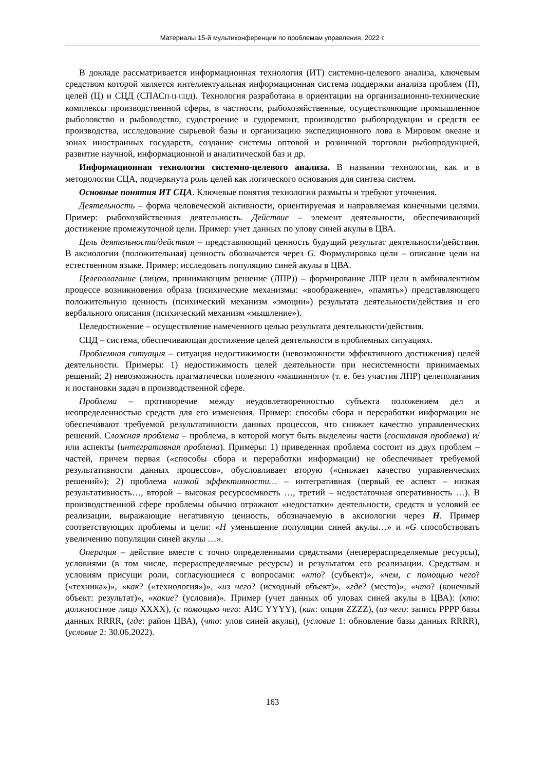Материалы 15-й мультиконференции по проблемам управления, 2022 г.
В докладе рассматривается информационная технология (ИТ) системно-целевого анализа, ключевым средством которой является интеллектуальная информационная система поддержки анализа проблем (П), целей (Ц) и СЦД (СПАСП-Ц-СЦД). Технология разработана в ориентации на организационно-технические комплексы производственной сферы, в частности, рыбохозяйственные, осуществляющие промышленное рыболовство и рыбоводство, судостроение и судоремонт, производство рыбопродукции и средств ее производства, исследование сырьевой базы и организацию экспедиционного лова в Мировом океане и зонах иностранных государств, создание системы оптовой и розничной торговли рыбопродукцией, развитие научной, информационной и аналитической баз и др.
Информационная технология системно-целевого анализа. В названии технологии, как и в методологии СЦА, подчеркнута роль целей как логического основания для синтеза систем.
Основные понятия ИТ СЦА. Ключевые понятия технологии размыты и требуют уточнения.
Деятельность – форма человеческой активности, ориентируемая и направляемая конечными целями. Пример: рыбохозяйственная деятельность. Действие – элемент деятельности, обеспечивающий достижение промежуточной цели. Пример: учет данных по улову синей акулы в ЦВА.
Цель деятельности/действия – представляющий ценность будущий результат деятельности/действия. В аксиологии (положительная) ценность обозначается через G. Формулировка цели – описание цели на естественном языке. Пример: исследовать популяцию синей акулы в ЦВА.
Целеполагание (лицом, принимающим решение (ЛПР)) – формирование ЛПР цели в амбивалентном процессе возникновения образа (психические механизмы: «воображение», «память») представляющего положительную ценность (психический механизм «эмоции») результата деятельности/действия и его вербального описания (психический механизм «мышление»).
Целедостижение – осуществление намеченного целью результата деятельности/действия.
СЦД – система, обеспечивающая достижение целей деятельности в проблемных ситуациях.
Проблемная ситуация – ситуация недостижимости (невозможности эффективного достижения) целей деятельности. Примеры: 1) недостижимость целей деятельности при несистемности принимаемых решений; 2) невозможность прагматически полезного «машинного» (т. е. без участия ЛПР) целеполагания и постановки задач в производственной сфере.
Проблема – противоречие между неудовлетворенностью субъекта положением дел и неопределенностью средств для его изменения. Пример: способы сбора и переработки информации не обеспечивают требуемой результативности данных процессов, что снижает качество управленческих решений. Сложная проблема – проблема, в которой могут быть выделены части (составная проблема) и/или аспекты (интегративная проблема). Примеры: 1) приведенная проблема состоит из двух проблем – частей, причем первая («способы сбора и переработки информации) не обеспечивает требуемой результативности данных процессов», обусловливает вторую («снижает качество управленческих решений»); 2) проблема низкой эффективности… – интегративная (первый ее аспект – низкая результативность…, второй – высокая ресурсоемкость …, третий – недостаточная оперативность …). В производственной сфере проблемы обычно отражают «недостатки» деятельности, средств и условий ее реализации, выражающие негативную ценность, обозначаемую в аксиологии через H. Пример соответствующих проблемы и цели: «H уменьшение популяции синей акулы…» и «G способствовать увеличению популяции синей акулы …».
Операция – действие вместе с точно определенными средствами (неперераспределяемые ресурсы), условиями (в том числе, перераспределяемые ресурсы) и результатом его реализации. Средствам и условиям присущи роли, согласующиеся с вопросами: «кто? (субъект)», «чем, с помощью чего? («техника»)», «как? («технология»)», «из чего? (исходный объект)», «где? (место)», «что? (конечный объект: результат)», «какие? (условия)». Пример (учет данных об уловах синей акулы в ЦВА): (кто: должностное лицо XXXX), (с помощью чего: АИС YYYY), (как: опция ZZZZ), (из чего: запись PPPP базы данных RRRR, (где: район ЦВА), (что: улов синей акулы), (условие 1: обновление базы данных RRRR), (условие 2: 30.06.2022).
163